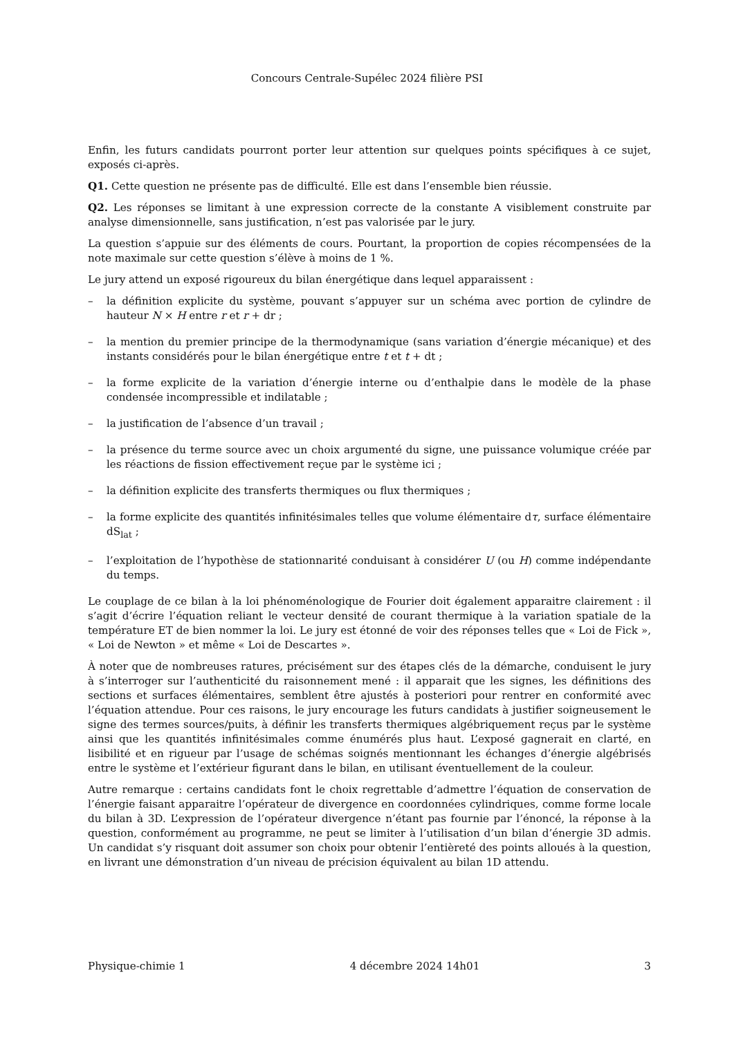Concours Centrale-Supélec 2024 filière PSI
Enfin, les futurs candidats pourront porter leur attention sur quelques points spécifiques à ce sujet, exposés ci-après.
Q1. Cette question ne présente pas de difficulté. Elle est dans l’ensemble bien réussie.
Q2. Les réponses se limitant à une expression correcte de la constante A visiblement construite par analyse dimensionnelle, sans justification, n’est pas valorisée par le jury.
La question s’appuie sur des éléments de cours. Pourtant, la proportion de copies récompensées de la note maximale sur cette question s’élève à moins de 1 %.
Le jury attend un exposé rigoureux du bilan énergétique dans lequel apparaissent :
– la définition explicite du système, pouvant s’appuyer sur un schéma avec portion de cylindre de hauteur N × H entre r et r + dr ;
– la mention du premier principe de la thermodynamique (sans variation d’énergie mécanique) et des instants considérés pour le bilan énergétique entre t et t + dt ;
– la forme explicite de la variation d’énergie interne ou d’enthalpie dans le modèle de la phase condensée incompressible et indilatable ;
– la justification de l’absence d’un travail ;
– la présence du terme source avec un choix argumenté du signe, une puissance volumique créée par les réactions de fission effectivement reçue par le système ici ;
– la définition explicite des transferts thermiques ou flux thermiques ;
– la forme explicite des quantités infinitésimales telles que volume élémentaire dτ, surface élémentaire dS<sub>lat</sub> ;
– l’exploitation de l’hypothèse de stationnarité conduisant à considérer U (ou H) comme indépendante du temps.
Le couplage de ce bilan à la loi phénoménologique de Fourier doit également apparaitre clairement : il s’agit d’écrire l’équation reliant le vecteur densité de courant thermique à la variation spatiale de la température ET de bien nommer la loi. Le jury est étonné de voir des réponses telles que « Loi de Fick », « Loi de Newton » et même « Loi de Descartes ».
À noter que de nombreuses ratures, précisément sur des étapes clés de la démarche, conduisent le jury à s’interroger sur l’authenticité du raisonnement mené : il apparait que les signes, les définitions des sections et surfaces élémentaires, semblent être ajustés à posteriori pour rentrer en conformité avec l’équation attendue. Pour ces raisons, le jury encourage les futurs candidats à justifier soigneusement le signe des termes sources/puits, à définir les transferts thermiques algébriquement reçus par le système ainsi que les quantités infinitésimales comme énumérés plus haut. L’exposé gagnerait en clarté, en lisibilité et en rigueur par l’usage de schémas soignés mentionnant les échanges d’énergie algébrisés entre le système et l’extérieur figurant dans le bilan, en utilisant éventuellement de la couleur.
Autre remarque : certains candidats font le choix regrettable d’admettre l’équation de conservation de l’énergie faisant apparaitre l’opérateur de divergence en coordonnées cylindriques, comme forme locale du bilan à 3D. L’expression de l’opérateur divergence n’étant pas fournie par l’énoncé, la réponse à la question, conformément au programme, ne peut se limiter à l’utilisation d’un bilan d’énergie 3D admis. Un candidat s’y risquant doit assumer son choix pour obtenir l’entièreté des points alloués à la question, en livrant une démonstration d’un niveau de précision équivalent au bilan 1D attendu.
Physique-chimie 1 4 décembre 2024 14h01 3